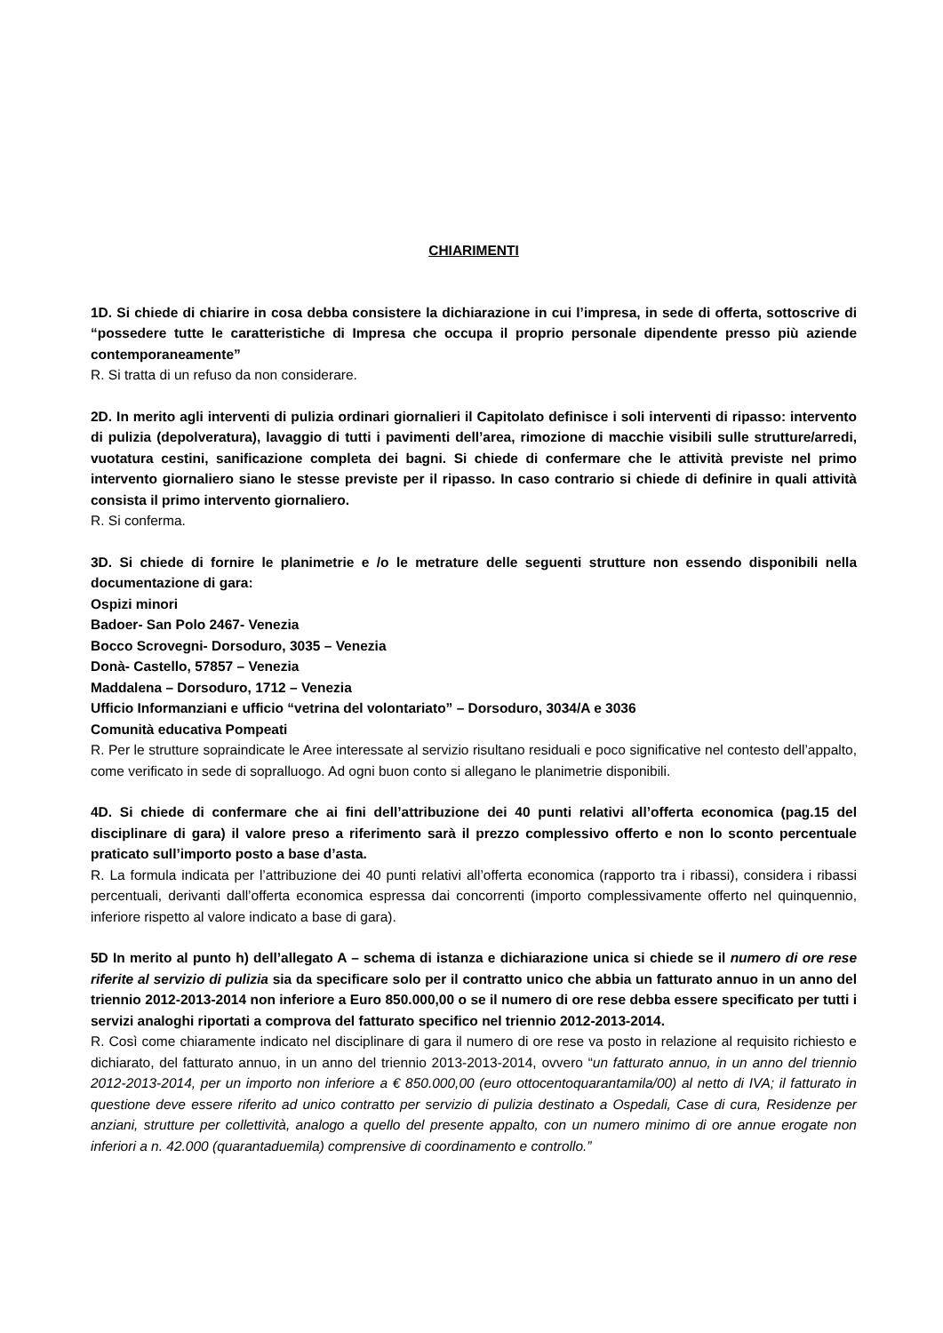CHIARIMENTI
1D. Si chiede di chiarire in cosa debba consistere la dichiarazione in cui l’impresa, in sede di offerta, sottoscrive di “possedere tutte le caratteristiche di Impresa che occupa il proprio personale dipendente presso più aziende contemporaneamente”
R. Si tratta di un refuso da non considerare.
2D. In merito agli interventi di pulizia ordinari giornalieri il Capitolato definisce i soli interventi di ripasso: intervento di pulizia (depolveratura), lavaggio di tutti i pavimenti dell’area, rimozione di macchie visibili sulle strutture/arredi, vuotatura cestini, sanificazione completa dei bagni. Si chiede di confermare che le attività previste nel primo intervento giornaliero siano le stesse previste per il ripasso. In caso contrario si chiede di definire in quali attività consista il primo intervento giornaliero.
R. Si conferma.
3D. Si chiede di fornire le planimetrie e /o le metrature delle seguenti strutture non essendo disponibili nella documentazione di gara:
Ospizi minori
Badoer- San Polo 2467- Venezia
Bocco Scrovegni- Dorsoduro, 3035 – Venezia
Donà- Castello, 57857 – Venezia
Maddalena – Dorsoduro, 1712 – Venezia
Ufficio Informanziani e ufficio “vetrina del volontariato” – Dorsoduro, 3034/A e 3036
Comunità educativa Pompeati
R. Per le strutture sopraindicate le Aree interessate al servizio risultano residuali e poco significative nel contesto dell’appalto, come verificato in sede di sopralluogo. Ad ogni buon conto si allegano le planimetrie disponibili.
4D. Si chiede di confermare che ai fini dell’attribuzione dei 40 punti relativi all’offerta economica (pag.15 del disciplinare di gara) il valore preso a riferimento sarà il prezzo complessivo offerto e non lo sconto percentuale praticato sull’importo posto a base d’asta.
R. La formula indicata per l’attribuzione dei 40 punti relativi all’offerta economica (rapporto tra i ribassi), considera i ribassi percentuali, derivanti dall’offerta economica espressa dai concorrenti (importo complessivamente offerto nel quinquennio, inferiore rispetto al valore indicato a base di gara).
5D In merito al punto h) dell’allegato A – schema di istanza e dichiarazione unica si chiede se il numero di ore rese riferite al servizio di pulizia sia da specificare solo per il contratto unico che abbia un fatturato annuo in un anno del triennio 2012-2013-2014 non inferiore a Euro 850.000,00 o se il numero di ore rese debba essere specificato per tutti i servizi analoghi riportati a comprova del fatturato specifico nel triennio 2012-2013-2014.
R. Così come chiaramente indicato nel disciplinare di gara il numero di ore rese va posto in relazione al requisito richiesto e dichiarato, del fatturato annuo, in un anno del triennio 2013-2013-2014, ovvero “un fatturato annuo, in un anno del triennio 2012-2013-2014, per un importo non inferiore a € 850.000,00 (euro ottocentoquarantamila/00) al netto di IVA; il fatturato in questione deve essere riferito ad unico contratto per servizio di pulizia destinato a Ospedali, Case di cura, Residenze per anziani, strutture per collettività, analogo a quello del presente appalto, con un numero minimo di ore annue erogate non inferiori a n. 42.000 (quarantaduemila) comprensive di coordinamento e controllo.”